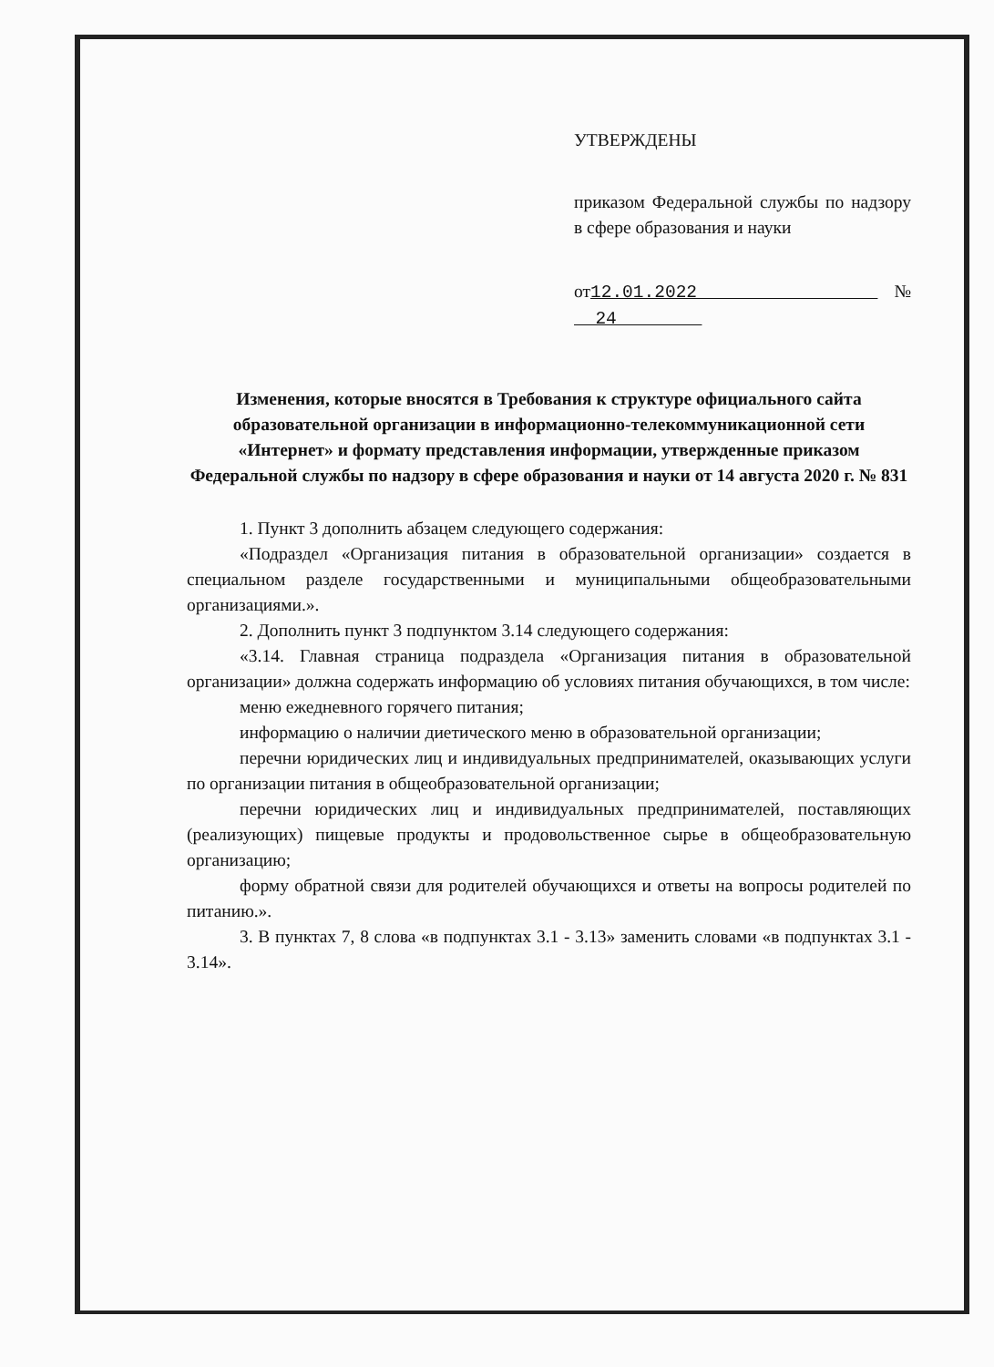УТВЕРЖДЕНЫ
приказом Федеральной службы по надзору в сфере образования и науки
от12.01.2022 № 24
Изменения, которые вносятся в Требования к структуре официального сайта образовательной организации в информационно-телекоммуникационной сети «Интернет» и формату представления информации, утвержденные приказом Федеральной службы по надзору в сфере образования и науки от 14 августа 2020 г. № 831
1. Пункт 3 дополнить абзацем следующего содержания:
«Подраздел «Организация питания в образовательной организации» создается в специальном разделе государственными и муниципальными общеобразовательными организациями.».
2. Дополнить пункт 3 подпунктом 3.14 следующего содержания:
«3.14. Главная страница подраздела «Организация питания в образовательной организации» должна содержать информацию об условиях питания обучающихся, в том числе:
меню ежедневного горячего питания;
информацию о наличии диетического меню в образовательной организации;
перечни юридических лиц и индивидуальных предпринимателей, оказывающих услуги по организации питания в общеобразовательной организации;
перечни юридических лиц и индивидуальных предпринимателей, поставляющих (реализующих) пищевые продукты и продовольственное сырье в общеобразовательную организацию;
форму обратной связи для родителей обучающихся и ответы на вопросы родителей по питанию.».
3. В пунктах 7, 8 слова «в подпунктах 3.1 - 3.13» заменить словами «в подпунктах 3.1 - 3.14».